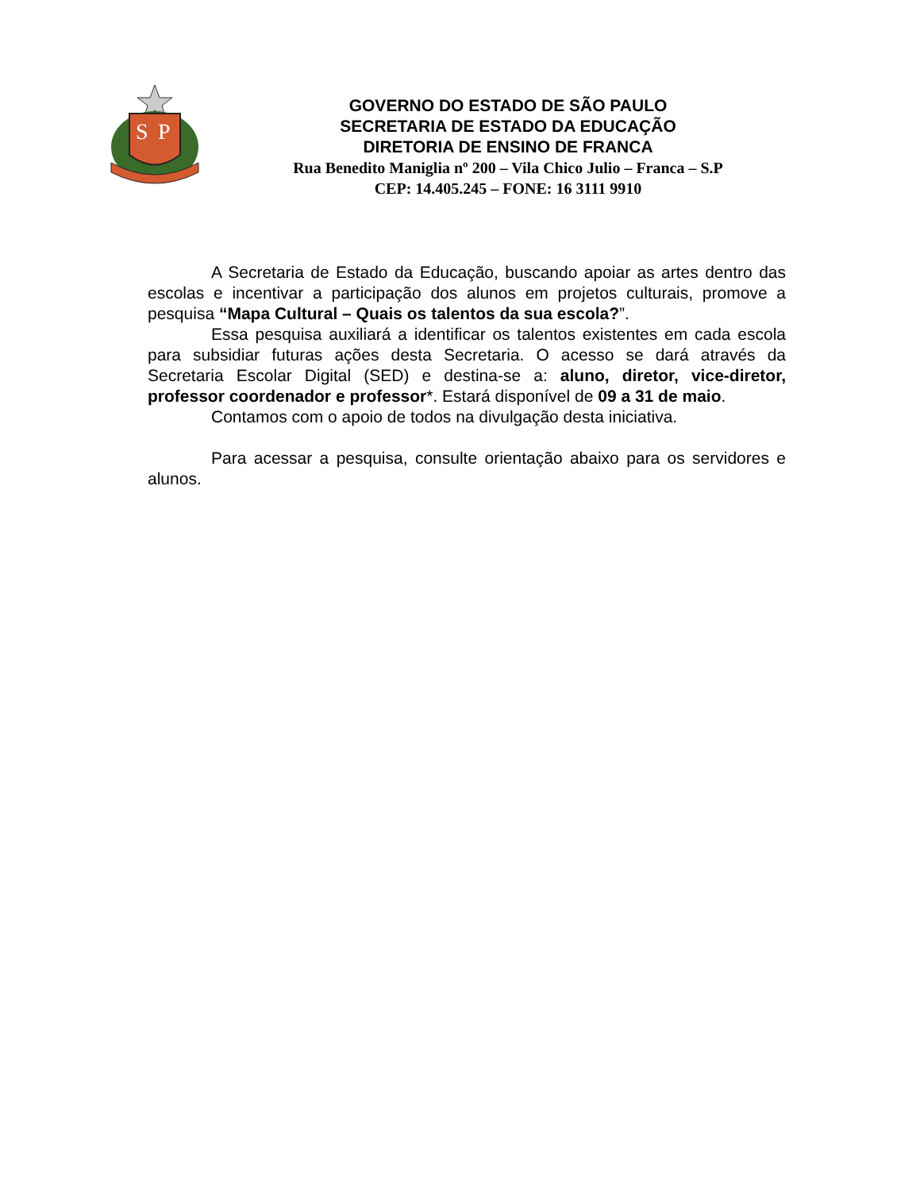S
P
GOVERNO DO ESTADO DE SÃO PAULO
SECRETARIA DE ESTADO DA EDUCAÇÃO
DIRETORIA DE ENSINO DE FRANCA
Rua Benedito Maniglia nº 200 – Vila Chico Julio – Franca – S.P
CEP: 14.405.245 – FONE: 16 3111 9910
A Secretaria de Estado da Educação, buscando apoiar as artes dentro das escolas e incentivar a participação dos alunos em projetos culturais, promove a pesquisa “Mapa Cultural – Quais os talentos da sua escola?”.
Essa pesquisa auxiliará a identificar os talentos existentes em cada escola para subsidiar futuras ações desta Secretaria. O acesso se dará através da Secretaria Escolar Digital (SED) e destina-se a: aluno, diretor, vice-diretor, professor coordenador e professor*. Estará disponível de 09 a 31 de maio.
Contamos com o apoio de todos na divulgação desta iniciativa.
Para acessar a pesquisa, consulte orientação abaixo para os servidores e alunos.